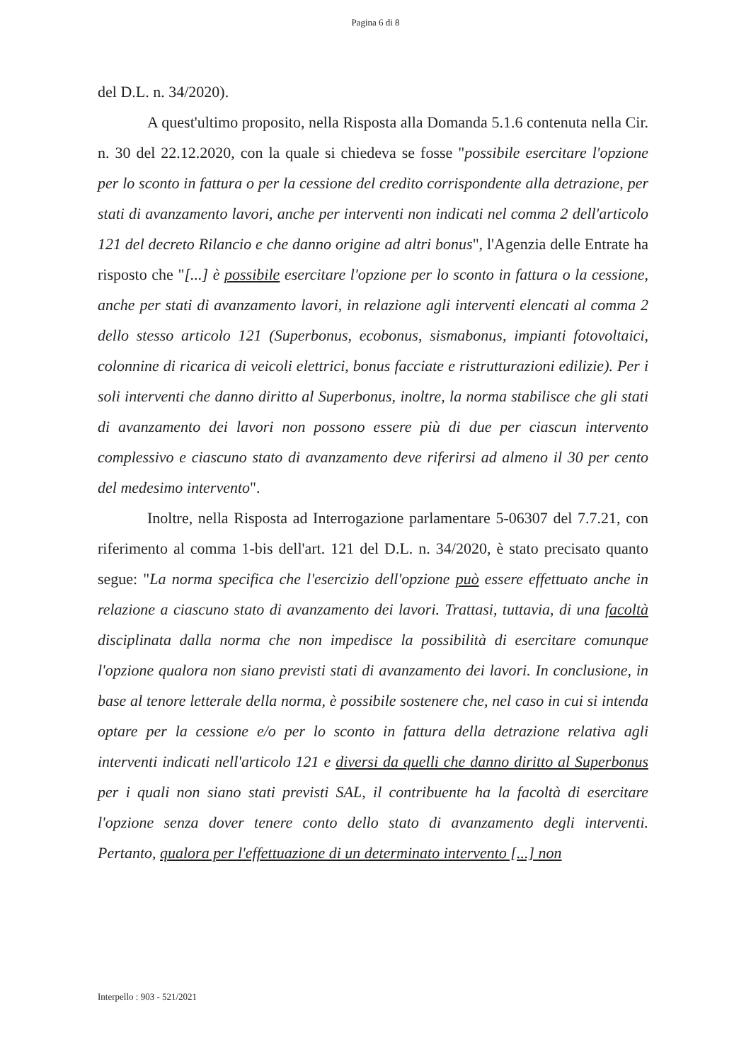Pagina 6 di 8
del D.L. n. 34/2020).
A quest'ultimo proposito, nella Risposta alla Domanda 5.1.6 contenuta nella Cir. n. 30 del 22.12.2020, con la quale si chiedeva se fosse "possibile esercitare l'opzione per lo sconto in fattura o per la cessione del credito corrispondente alla detrazione, per stati di avanzamento lavori, anche per interventi non indicati nel comma 2 dell'articolo 121 del decreto Rilancio e che danno origine ad altri bonus", l'Agenzia delle Entrate ha risposto che "[...] è possibile esercitare l'opzione per lo sconto in fattura o la cessione, anche per stati di avanzamento lavori, in relazione agli interventi elencati al comma 2 dello stesso articolo 121 (Superbonus, ecobonus, sismabonus, impianti fotovoltaici, colonnine di ricarica di veicoli elettrici, bonus facciate e ristrutturazioni edilizie). Per i soli interventi che danno diritto al Superbonus, inoltre, la norma stabilisce che gli stati di avanzamento dei lavori non possono essere più di due per ciascun intervento complessivo e ciascuno stato di avanzamento deve riferirsi ad almeno il 30 per cento del medesimo intervento".
Inoltre, nella Risposta ad Interrogazione parlamentare 5-06307 del 7.7.21, con riferimento al comma 1-bis dell'art. 121 del D.L. n. 34/2020, è stato precisato quanto segue: "La norma specifica che l'esercizio dell'opzione può essere effettuato anche in relazione a ciascuno stato di avanzamento dei lavori. Trattasi, tuttavia, di una facoltà disciplinata dalla norma che non impedisce la possibilità di esercitare comunque l'opzione qualora non siano previsti stati di avanzamento dei lavori. In conclusione, in base al tenore letterale della norma, è possibile sostenere che, nel caso in cui si intenda optare per la cessione e/o per lo sconto in fattura della detrazione relativa agli interventi indicati nell'articolo 121 e diversi da quelli che danno diritto al Superbonus per i quali non siano stati previsti SAL, il contribuente ha la facoltà di esercitare l'opzione senza dover tenere conto dello stato di avanzamento degli interventi. Pertanto, qualora per l'effettuazione di un determinato intervento [...] non
Interpello : 903 - 521/2021